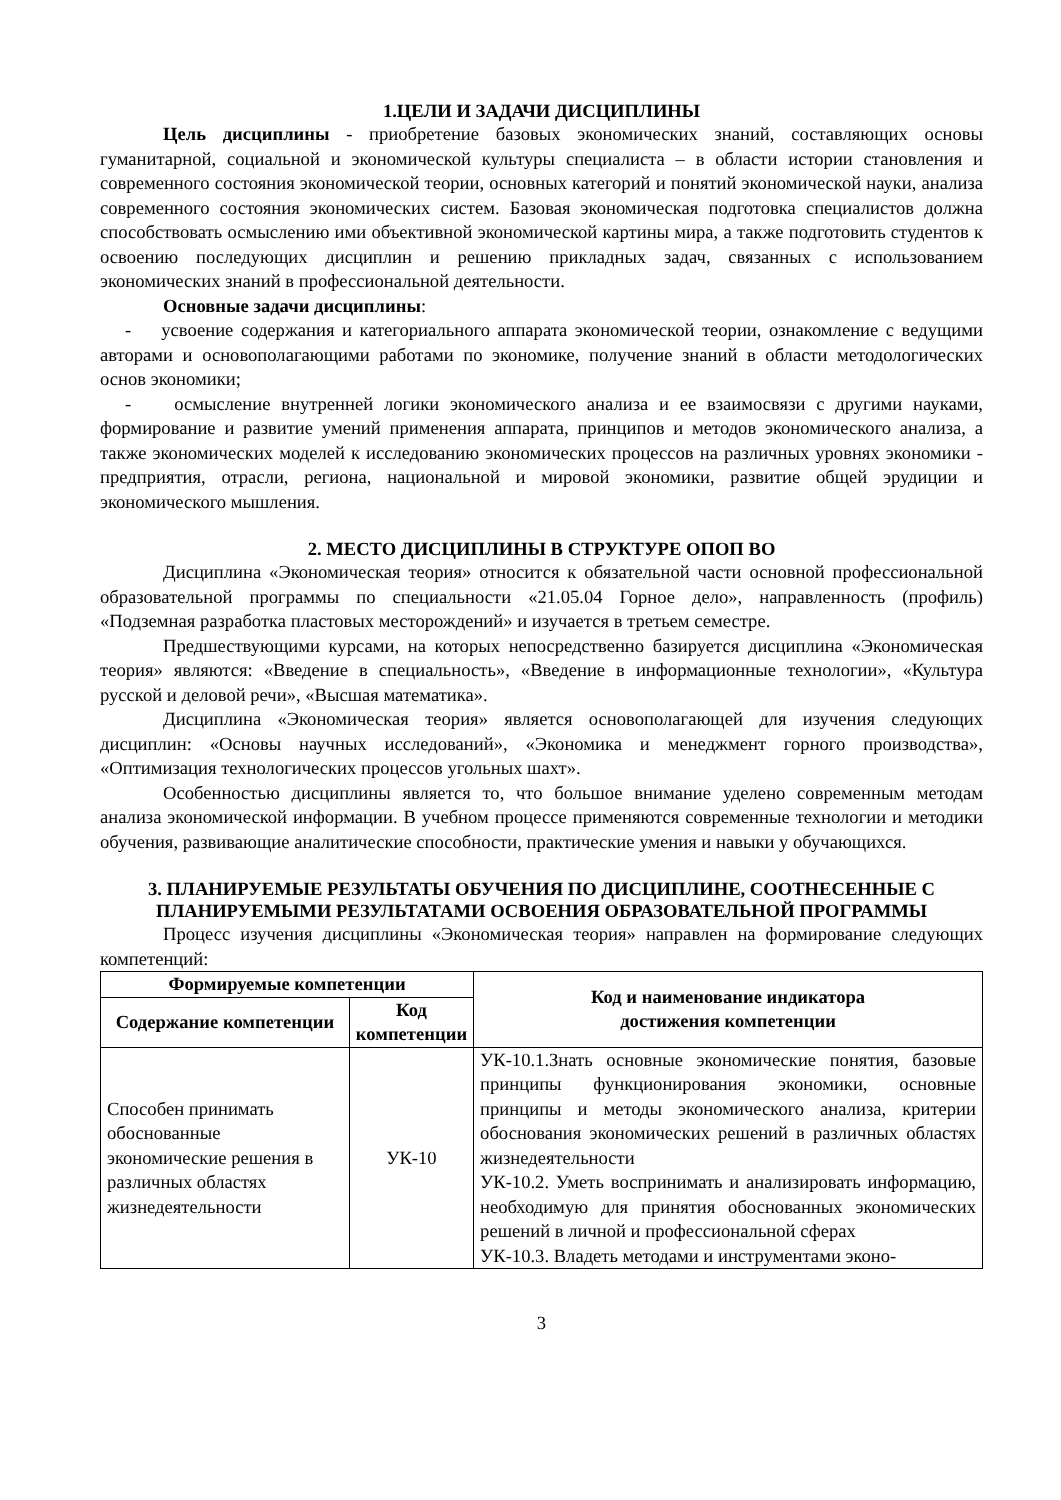1.ЦЕЛИ И ЗАДАЧИ ДИСЦИПЛИНЫ
Цель дисциплины - приобретение базовых экономических знаний, составляющих основы гуманитарной, социальной и экономической культуры специалиста – в области истории становления и современного состояния экономической теории, основных категорий и понятий экономической науки, анализа современного состояния экономических систем. Базовая экономическая подготовка специалистов должна способствовать осмыслению ими объективной экономической картины мира, а также подготовить студентов к освоению последующих дисциплин и решению прикладных задач, связанных с использованием экономических знаний в профессиональной деятельности.
Основные задачи дисциплины:
- усвоение содержания и категориального аппарата экономической теории, ознакомление с ведущими авторами и основополагающими работами по экономике, получение знаний в области методологических основ экономики;
- осмысление внутренней логики экономического анализа и ее взаимосвязи с другими науками, формирование и развитие умений применения аппарата, принципов и методов экономического анализа, а также экономических моделей к исследованию экономических процессов на различных уровнях экономики - предприятия, отрасли, региона, национальной и мировой экономики, развитие общей эрудиции и экономического мышления.
2. МЕСТО ДИСЦИПЛИНЫ В СТРУКТУРЕ ОПОП ВО
Дисциплина «Экономическая теория» относится к обязательной части основной профессиональной образовательной программы по специальности «21.05.04 Горное дело», направленность (профиль) «Подземная разработка пластовых месторождений» и изучается в третьем семестре.
Предшествующими курсами, на которых непосредственно базируется дисциплина «Экономическая теория» являются: «Введение в специальность», «Введение в информационные технологии», «Культура русской и деловой речи», «Высшая математика».
Дисциплина «Экономическая теория» является основополагающей для изучения следующих дисциплин: «Основы научных исследований», «Экономика и менеджмент горного производства», «Оптимизация технологических процессов угольных шахт».
Особенностью дисциплины является то, что большое внимание уделено современным методам анализа экономической информации. В учебном процессе применяются современные технологии и методики обучения, развивающие аналитические способности, практические умения и навыки у обучающихся.
3. ПЛАНИРУЕМЫЕ РЕЗУЛЬТАТЫ ОБУЧЕНИЯ ПО ДИСЦИПЛИНЕ, СООТНЕСЕННЫЕ С ПЛАНИРУЕМЫМИ РЕЗУЛЬТАТАМИ ОСВОЕНИЯ ОБРАЗОВАТЕЛЬНОЙ ПРОГРАММЫ
Процесс изучения дисциплины «Экономическая теория» направлен на формирование следующих компетенций:
| Формируемые компетенции | | Код и наименование индикатора достижения компетенции |
| --- | --- | --- |
| Содержание компетенции | Код компетенции | |
| Способен принимать обоснованные экономические решения в различных областях жизнедеятельности | УК-10 | УК-10.1.Знать основные экономические понятия, базовые принципы функционирования экономики, основные принципы и методы экономического анализа, критерии обоснования экономических решений в различных областях жизнедеятельности УК-10.2. Уметь воспринимать и анализировать информацию, необходимую для принятия обоснованных экономических решений в личной и профессиональной сферах УК-10.3. Владеть методами и инструментами эконо- |
3